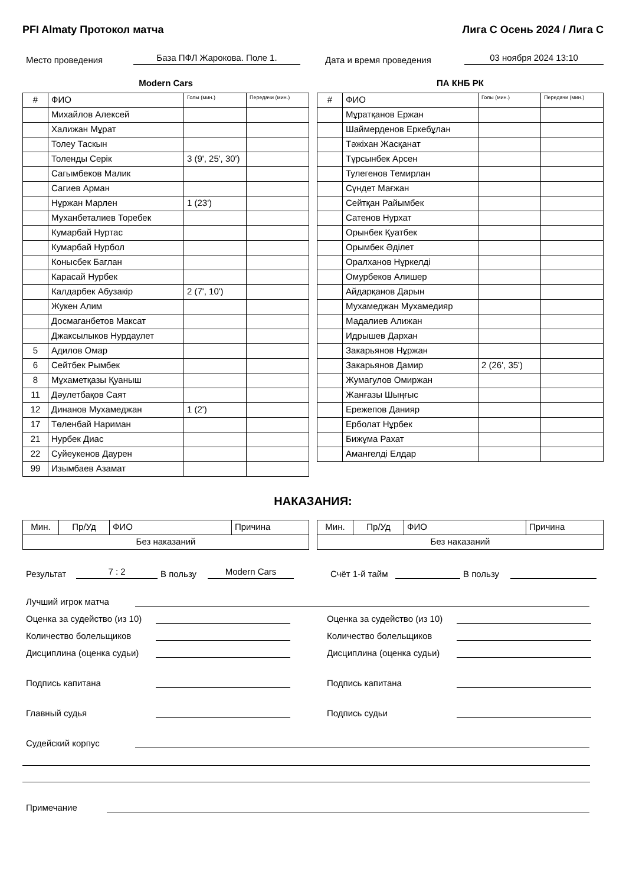PFI Almaty Протокол матча Лига C Осень 2024 / Лига C
Место проведения База ПФЛ Жарокова. Поле 1. Дата и время проведения 03 ноября 2024 13:10
Modern Cars
| # | ФИО | Голы (мин.) | Передачи (мин.) |
| --- | --- | --- | --- |
| | Михайлов Алексей | | |
| | Халижан Мұрат | | |
| | Толеу Таскын | | |
| | Толенды Серік | 3 (9', 25', 30') | |
| | Сагымбеков Малик | | |
| | Сагиев Арман | | |
| | Нұржан Марлен | 1 (23') | |
| | Муханбеталиев Торебек | | |
| | Кумарбай Нуртас | | |
| | Кумарбай Нурбол | | |
| | Конысбек Баглан | | |
| | Карасай Нурбек | | |
| | Калдарбек Абузакір | 2 (7', 10') | |
| | Жукен Алим | | |
| | Досмаганбетов Максат | | |
| | Джаксылыков Нурдаулет | | |
| 5 | Адилов Омар | | |
| 6 | Сейтбек Рымбек | | |
| 8 | Мұхаметқазы Қуаныш | | |
| 11 | Дәулетбақов Саят | | |
| 12 | Динанов Мухамеджан | 1 (2') | |
| 17 | Төленбай Нариман | | |
| 21 | Нурбек Диас | | |
| 22 | Суйеукенов Даурен | | |
| 99 | Изымбаев Азамат | | |
ПА КНБ РК
| # | ФИО | Голы (мин.) | Передачи (мин.) |
| --- | --- | --- | --- |
| | Мұратқанов Ержан | | |
| | Шаймерденов Еркебұлан | | |
| | Тәжіхан Жасқанат | | |
| | Тұрсынбек Арсен | | |
| | Тулегенов Темирлан | | |
| | Сүндет Мағжан | | |
| | Сейтқан Райымбек | | |
| | Сатенов Нурхат | | |
| | Орынбек Қуатбек | | |
| | Орымбек Әділет | | |
| | Оралханов Нұркелді | | |
| | Омурбеков Алишер | | |
| | Айдарқанов Дарын | | |
| | Мухамеджан Мухамедияр | | |
| | Мадалиев Алижан | | |
| | Идрышев Дархан | | |
| | Закарьянов Нұржан | | |
| | Закарьянов Дамир | 2 (26', 35') | |
| | Жумагулов Омиржан | | |
| | Жанғазы Шыңғыс | | |
| | Ережепов Данияр | | |
| | Ерболат Нұрбек | | |
| | Бижұма Рахат | | |
| | Амангелді Елдар | | |
НАКАЗАНИЯ:
| Мин. | Пр/Уд | ФИО | Причина |
| Без наказаний | | | |
| Мин. | Пр/Уд | ФИО | Причина |
| Без наказаний | | | |
Результат 7 : 2 В пользу Modern Cars Счёт 1-й тайм В пользу
Лучший игрок матча
Оценка за судейство (из 10) Оценка за судейство (из 10)
Количество болельщиков Количество болельщиков
Дисциплина (оценка судьи) Дисциплина (оценка судьи)
Подпись капитана Подпись капитана
Главный судья Подпись судьи
Судейский корпус
Примечание